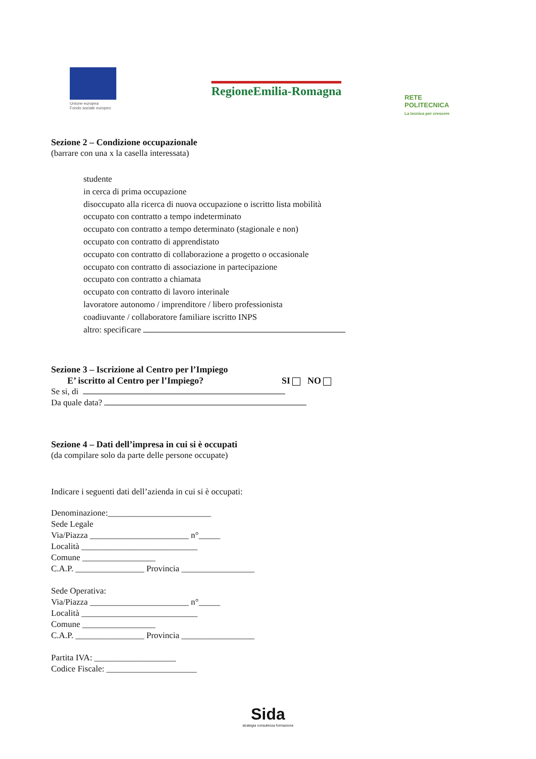Unione europea
Fondo sociale europeo
RegioneEmilia-Romagna
RETE
POLITECNICA
La tecnica per crescere
Sezione 2 – Condizione occupazionale
(barrare con una x la casella interessata)
studente
in cerca di prima occupazione
disoccupato alla ricerca di nuova occupazione o iscritto lista mobilità
occupato con contratto a tempo indeterminato
occupato con contratto a tempo determinato (stagionale e non)
occupato con contratto di apprendistato
occupato con contratto di collaborazione a progetto o occasionale
occupato con contratto di associazione in partecipazione
occupato con contratto a chiamata
occupato con contratto di lavoro interinale
lavoratore autonomo / imprenditore / libero professionista
coadiuvante / collaboratore familiare iscritto INPS
altro: specificare
Sezione 3 – Iscrizione al Centro per l’Impiego
E’ iscritto al Centro per l’Impiego? SI NO
Se si, di
Da quale data?
Sezione 4 – Dati dell’impresa in cui si è occupati
(da compilare solo da parte delle persone occupate)
Indicare i seguenti dati dell’azienda in cui si è occupati:
Denominazione:________________________
Sede Legale
Via/Piazza _______________________ n°_____
Località ___________________________
Comune _________________
C.A.P. ________________ Provincia _________________
Sede Operativa:
Via/Piazza _______________________ n°_____
Località ___________________________
Comune _________________
C.A.P. ________________ Provincia _________________
Partita IVA: ___________________
Codice Fiscale: _____________________
Sida
strategia consulenza formazione